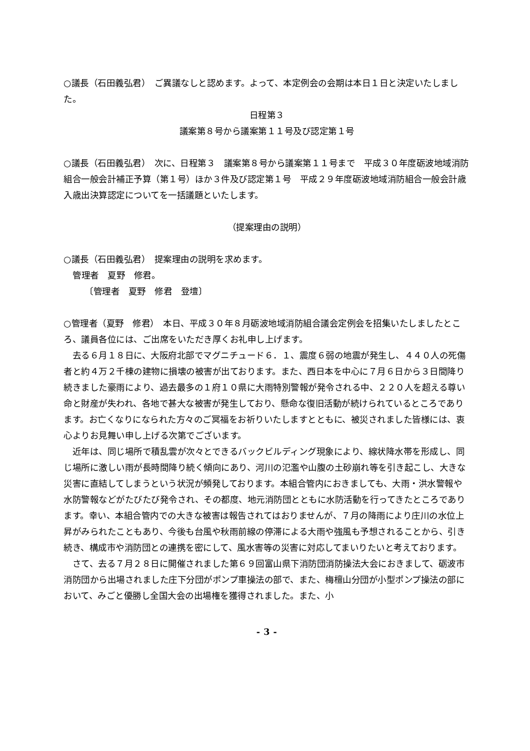○議長（石田義弘君）　ご異議なしと認めます。よって、本定例会の会期は本日１日と決定いたしました。
日程第３
議案第８号から議案第１１号及び認定第１号
○議長（石田義弘君）　次に、日程第３　議案第８号から議案第１１号まで　平成３０年度砺波地域消防組合一般会計補正予算（第１号）ほか３件及び認定第１号　平成２９年度砺波地域消防組合一般会計歳入歳出決算認定についてを一括議題といたします。
（提案理由の説明）
○議長（石田義弘君）　提案理由の説明を求めます。
管理者　夏野　修君。
〔管理者　夏野　修君　登壇〕
○管理者（夏野　修君）　本日、平成３０年８月砺波地域消防組合議会定例会を招集いたしましたところ、議員各位には、ご出席をいただき厚くお礼申し上げます。
　去る６月１８日に、大阪府北部でマグニチュード６．１、震度６弱の地震が発生し、４４０人の死傷者と約４万２千棟の建物に損壊の被害が出ております。また、西日本を中心に７月６日から３日間降り続きました豪雨により、過去最多の１府１０県に大雨特別警報が発令される中、２２０人を超える尊い命と財産が失われ、各地で甚大な被害が発生しており、懸命な復旧活動が続けられているところであります。お亡くなりになられた方々のご冥福をお祈りいたしますとともに、被災されました皆様には、衷心よりお見舞い申し上げる次第でございます。
　近年は、同じ場所で積乱雲が次々とできるバックビルディング現象により、線状降水帯を形成し、同じ場所に激しい雨が長時間降り続く傾向にあり、河川の氾濫や山腹の土砂崩れ等を引き起こし、大きな災害に直結してしまうという状況が頻発しております。本組合管内におきましても、大雨・洪水警報や水防警報などがたびたび発令され、その都度、地元消防団とともに水防活動を行ってきたところであります。幸い、本組合管内での大きな被害は報告されてはおりませんが、７月の降雨により庄川の水位上昇がみられたこともあり、今後も台風や秋雨前線の停滞による大雨や強風も予想されることから、引き続き、構成市や消防団との連携を密にして、風水害等の災害に対応してまいりたいと考えております。
　さて、去る７月２８日に開催されました第６９回富山県下消防団消防操法大会におきまして、砺波市消防団から出場されました庄下分団がポンプ車操法の部で、また、梅檀山分団が小型ポンプ操法の部において、みごと優勝し全国大会の出場権を獲得されました。また、小
- 3 -